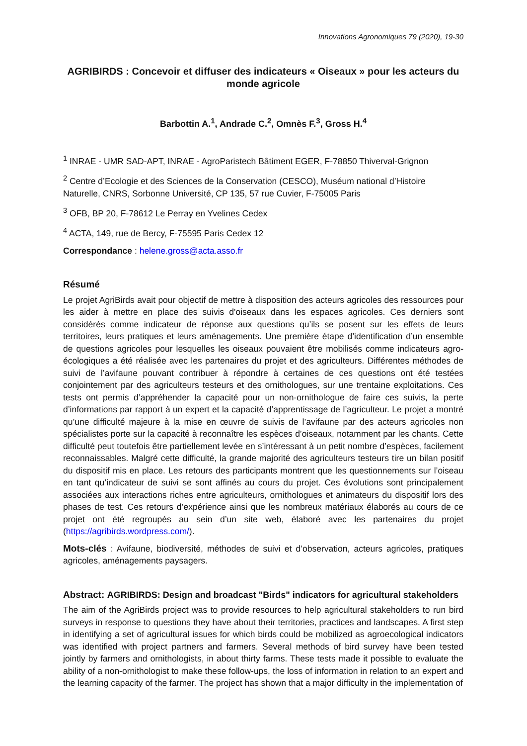Innovations Agronomiques 79 (2020), 19-30
AGRIBIRDS : Concevoir et diffuser des indicateurs « Oiseaux » pour les acteurs du monde agricole
Barbottin A.<sup>1</sup>, Andrade C.<sup>2</sup>, Omnès F.<sup>3</sup>, Gross H.<sup>4</sup>
<sup>1</sup> INRAE - UMR SAD-APT, INRAE - AgroParistech Bâtiment EGER, F-78850 Thiverval-Grignon
<sup>2</sup> Centre d’Ecologie et des Sciences de la Conservation (CESCO), Muséum national d’Histoire Naturelle, CNRS, Sorbonne Université, CP 135, 57 rue Cuvier, F-75005 Paris
<sup>3</sup> OFB, BP 20, F-78612 Le Perray en Yvelines Cedex
<sup>4</sup> ACTA, 149, rue de Bercy, F-75595 Paris Cedex 12
Correspondance : helene.gross@acta.asso.fr
Résumé
Le projet AgriBirds avait pour objectif de mettre à disposition des acteurs agricoles des ressources pour les aider à mettre en place des suivis d'oiseaux dans les espaces agricoles. Ces derniers sont considérés comme indicateur de réponse aux questions qu’ils se posent sur les effets de leurs territoires, leurs pratiques et leurs aménagements. Une première étape d’identification d’un ensemble de questions agricoles pour lesquelles les oiseaux pouvaient être mobilisés comme indicateurs agro-écologiques a été réalisée avec les partenaires du projet et des agriculteurs. Différentes méthodes de suivi de l’avifaune pouvant contribuer à répondre à certaines de ces questions ont été testées conjointement par des agriculteurs testeurs et des ornithologues, sur une trentaine exploitations. Ces tests ont permis d’appréhender la capacité pour un non-ornithologue de faire ces suivis, la perte d’informations par rapport à un expert et la capacité d’apprentissage de l’agriculteur. Le projet a montré qu’une difficulté majeure à la mise en œuvre de suivis de l’avifaune par des acteurs agricoles non spécialistes porte sur la capacité à reconnaître les espèces d’oiseaux, notamment par les chants. Cette difficulté peut toutefois être partiellement levée en s’intéressant à un petit nombre d’espèces, facilement reconnaissables. Malgré cette difficulté, la grande majorité des agriculteurs testeurs tire un bilan positif du dispositif mis en place. Les retours des participants montrent que les questionnements sur l’oiseau en tant qu’indicateur de suivi se sont affinés au cours du projet. Ces évolutions sont principalement associées aux interactions riches entre agriculteurs, ornithologues et animateurs du dispositif lors des phases de test. Ces retours d’expérience ainsi que les nombreux matériaux élaborés au cours de ce projet ont été regroupés au sein d’un site web, élaboré avec les partenaires du projet (https://agribirds.wordpress.com/).
Mots-clés : Avifaune, biodiversité, méthodes de suivi et d’observation, acteurs agricoles, pratiques agricoles, aménagements paysagers.
Abstract: AGRIBIRDS: Design and broadcast "Birds" indicators for agricultural stakeholders
The aim of the AgriBirds project was to provide resources to help agricultural stakeholders to run bird surveys in response to questions they have about their territories, practices and landscapes. A first step in identifying a set of agricultural issues for which birds could be mobilized as agroecological indicators was identified with project partners and farmers. Several methods of bird survey have been tested jointly by farmers and ornithologists, in about thirty farms. These tests made it possible to evaluate the ability of a non-ornithologist to make these follow-ups, the loss of information in relation to an expert and the learning capacity of the farmer. The project has shown that a major difficulty in the implementation of